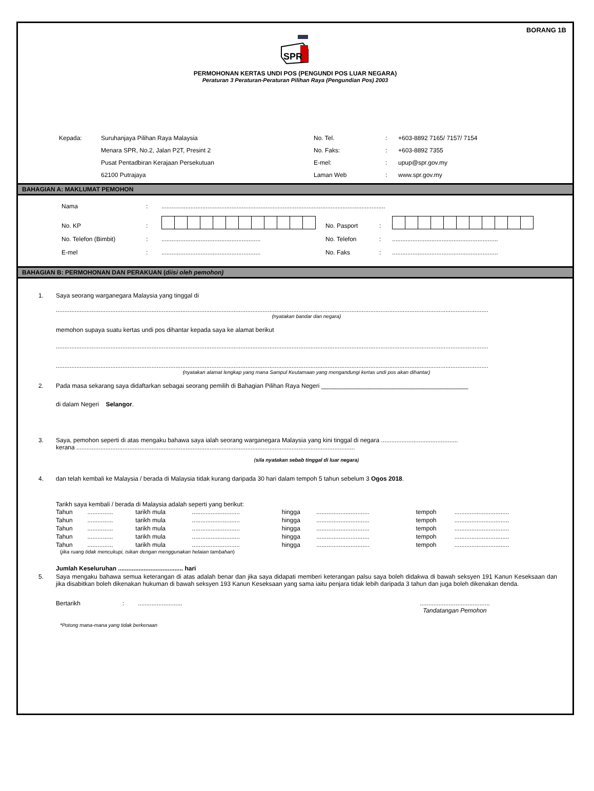BORANG 1B
SPR
PERMOHONAN KERTAS UNDI POS (PENGUNDI POS LUAR NEGARA)
Peraturan 3 Peraturan-Peraturan Pilihan Raya (Pengundian Pos) 2003
| Kepada: | Suruhanjaya Pilihan Raya Malaysia | No. Tel. | : | +603-8892 7165/ 7157/ 7154 |
| | Menara SPR, No.2, Jalan P2T, Presint 2 | No. Faks: | : | +603-8892 7355 |
| | Pusat Pentadbiran Kerajaan Persekutuan | E-mel: | : | upup@spr.gov.my |
| | 62100 Putrajaya | Laman Web | : | www.spr.gov.my |
BAHAGIAN A: MAKLUMAT PEMOHON
| Nama | : | ................................................................................................................................... | | | |
| No. KP | : | | No. Pasport | : | |
| No. Telefon (Bimbit) | : | .......................................................... | No. Telefon | : | .............................................................. |
| E-mel | : | .......................................................... | No. Faks | : | .............................................................. |
BAHAGIAN B: PERMOHONAN DAN PERAKUAN (diisi oleh pemohon)
1. Saya seorang warganegara Malaysia yang tinggal di
.............................................................................................................................................................................................................................................................
(nyatakan bandar dan negara)
memohon supaya suatu kertas undi pos dihantar kepada saya ke alamat berikut
.............................................................................................................................................................................................................................................................
.............................................................................................................................................................................................................................................................
(nyatakan alamat lengkap yang mana Sampul Keutamaan yang mengandungi kertas undi pos akan dihantar)
2. Pada masa sekarang saya didaftarkan sebagai seorang pemilih di Bahagian Pilihan Raya Negeri ___________________________________________
di dalam Negeri Selangor.
3. Saya, pemohon seperti di atas mengaku bahawa saya ialah seorang warganegara Malaysia yang kini tinggal di negara .............................................
kerana ...................................................................................................................................................................
(sila nyatakan sebab tinggal di luar negara)
4. dan telah kembali ke Malaysia / berada di Malaysia tidak kurang daripada 30 hari dalam tempoh 5 tahun sebelum 3 Ogos 2018.
Tarikh saya kembali / berada di Malaysia adalah seperti yang berikut:
| Tahun | ............... | tarikh mula | ............................ | hingga | ............................... | tempoh | ................................ |
| Tahun | ............... | tarikh mula | ............................ | hingga | ............................... | tempoh | ................................ |
| Tahun | ............... | tarikh mula | ............................ | hingga | ............................... | tempoh | ................................ |
| Tahun | ............... | tarikh mula | ............................ | hingga | ............................... | tempoh | ................................ |
| Tahun | ............... | tarikh mula | ............................ | hingga | ............................... | tempoh | ................................ |
(jika ruang tidak mencukupi, isikan dengan menggunakan helaian tambahan)
Jumlah Keseluruhan ...................................... hari
5. Saya mengaku bahawa semua keterangan di atas adalah benar dan jika saya didapati memberi keterangan palsu saya boleh didakwa di bawah seksyen 191 Kanun Keseksaan dan jika disabitkan boleh dikenakan hukuman di bawah seksyen 193 Kanun Keseksaan yang sama iaitu penjara tidak lebih daripada 3 tahun dan juga boleh dikenakan denda.
Bertarikh : .......................... .........................................
Tandatangan Pemohon
*Potong mana-mana yang tidak berkenaan